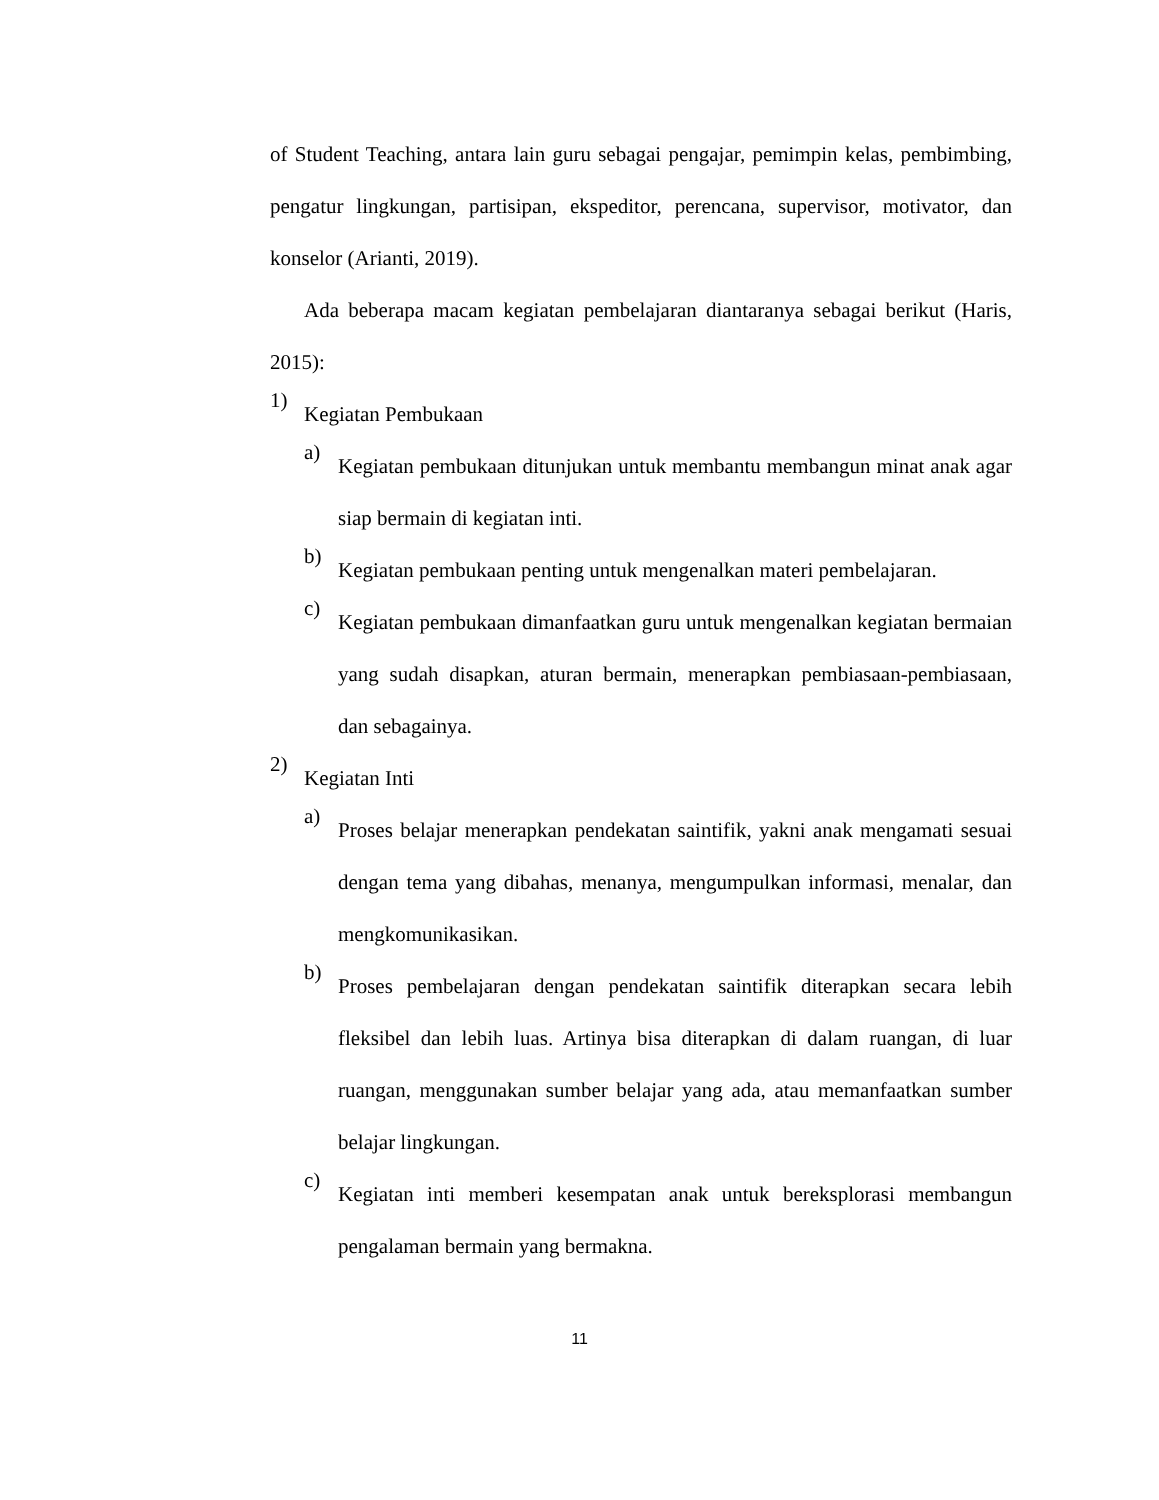of Student Teaching, antara lain guru sebagai pengajar, pemimpin kelas, pembimbing, pengatur lingkungan, partisipan, ekspeditor, perencana, supervisor, motivator, dan konselor (Arianti, 2019).
Ada beberapa macam kegiatan pembelajaran diantaranya sebagai berikut (Haris, 2015):
1)
Kegiatan Pembukaan
a)
Kegiatan pembukaan ditunjukan untuk membantu membangun minat anak agar siap bermain di kegiatan inti.
b)
Kegiatan pembukaan penting untuk mengenalkan materi pembelajaran.
c)
Kegiatan pembukaan dimanfaatkan guru untuk mengenalkan kegiatan bermaian yang sudah disapkan, aturan bermain, menerapkan pembiasaan-pembiasaan, dan sebagainya.
2)
Kegiatan Inti
a)
Proses belajar menerapkan pendekatan saintifik, yakni anak mengamati sesuai dengan tema yang dibahas, menanya, mengumpulkan informasi, menalar, dan mengkomunikasikan.
b)
Proses pembelajaran dengan pendekatan saintifik diterapkan secara lebih fleksibel dan lebih luas. Artinya bisa diterapkan di dalam ruangan, di luar ruangan, menggunakan sumber belajar yang ada, atau memanfaatkan sumber belajar lingkungan.
c)
Kegiatan inti memberi kesempatan anak untuk bereksplorasi membangun pengalaman bermain yang bermakna.
11